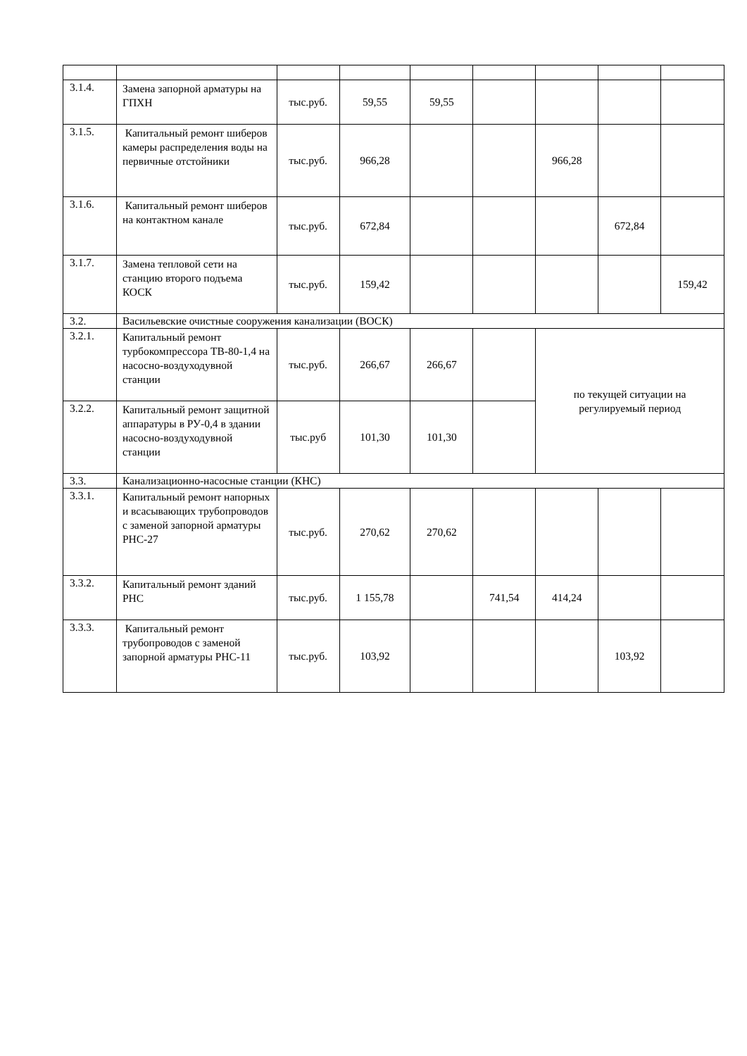| 3.1.4. | Замена запорной арматуры на ГПХН | тыс.руб. | 59,55 | 59,55 | | | | |
| 3.1.5. | Капитальный ремонт шиберов камеры распределения воды на первичные отстойники | тыс.руб. | 966,28 | | | 966,28 | | |
| 3.1.6. | Капитальный ремонт шиберов на контактном канале | тыс.руб. | 672,84 | | | | 672,84 | |
| 3.1.7. | Замена тепловой сети на станцию второго подъема КОСК | тыс.руб. | 159,42 | | | | | 159,42 |
| 3.2. | Васильевские очистные сооружения канализации (ВОСК) | | | | | | | |
| 3.2.1. | Капитальный ремонт турбокомпрессора ТВ-80-1,4 на насосно-воздуходувной станции | тыс.руб. | 266,67 | 266,67 | | по текущей ситуации на регулируемый период | | |
| 3.2.2. | Капитальный ремонт защитной аппаратуры в РУ-0,4 в здании насосно-воздуходувной станции | тыс.руб | 101,30 | 101,30 | | | | |
| 3.3. | Канализационно-насосные станции (КНС) | | | | | | | |
| 3.3.1. | Капитальный ремонт напорных и всасывающих трубопроводов с заменой запорной арматуры РНС-27 | тыс.руб. | 270,62 | 270,62 | | | | |
| 3.3.2. | Капитальный ремонт зданий РНС | тыс.руб. | 1 155,78 | | 741,54 | 414,24 | | |
| 3.3.3. | Капитальный ремонт трубопроводов с заменой запорной арматуры РНС-11 | тыс.руб. | 103,92 | | | | 103,92 | |